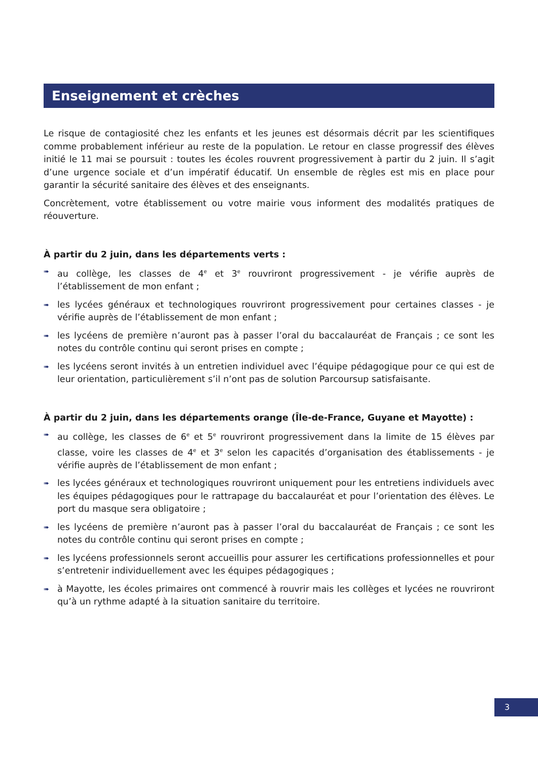Enseignement et crèches
Le risque de contagiosité chez les enfants et les jeunes est désormais décrit par les scientifiques comme probablement inférieur au reste de la population. Le retour en classe progressif des élèves initié le 11 mai se poursuit : toutes les écoles rouvrent progressivement à partir du 2 juin. Il s’agit d’une urgence sociale et d’un impératif éducatif. Un ensemble de règles est mis en place pour garantir la sécurité sanitaire des élèves et des enseignants.
Concrètement, votre établissement ou votre mairie vous informent des modalités pratiques de réouverture.
À partir du 2 juin, dans les départements verts :
➠ au collège, les classes de 4<sup>e</sup> et 3<sup>e</sup> rouvriront progressivement - je vérifie auprès de l’établissement de mon enfant ;
➠ les lycées généraux et technologiques rouvriront progressivement pour certaines classes - je vérifie auprès de l’établissement de mon enfant ;
➠ les lycéens de première n’auront pas à passer l’oral du baccalauréat de Français ; ce sont les notes du contrôle continu qui seront prises en compte ;
➠ les lycéens seront invités à un entretien individuel avec l’équipe pédagogique pour ce qui est de leur orientation, particulièrement s’il n’ont pas de solution Parcoursup satisfaisante.
À partir du 2 juin, dans les départements orange (Île-de-France, Guyane et Mayotte) :
➠ au collège, les classes de 6<sup>e</sup> et 5<sup>e</sup> rouvriront progressivement dans la limite de 15 élèves par classe, voire les classes de 4<sup>e</sup> et 3<sup>e</sup> selon les capacités d’organisation des établissements - je vérifie auprès de l’établissement de mon enfant ;
➠ les lycées généraux et technologiques rouvriront uniquement pour les entretiens individuels avec les équipes pédagogiques pour le rattrapage du baccalauréat et pour l’orientation des élèves. Le port du masque sera obligatoire ;
➠ les lycéens de première n’auront pas à passer l’oral du baccalauréat de Français ; ce sont les notes du contrôle continu qui seront prises en compte ;
➠ les lycéens professionnels seront accueillis pour assurer les certifications professionnelles et pour s’entretenir individuellement avec les équipes pédagogiques ;
➠ à Mayotte, les écoles primaires ont commencé à rouvrir mais les collèges et lycées ne rouvriront qu’à un rythme adapté à la situation sanitaire du territoire.
3